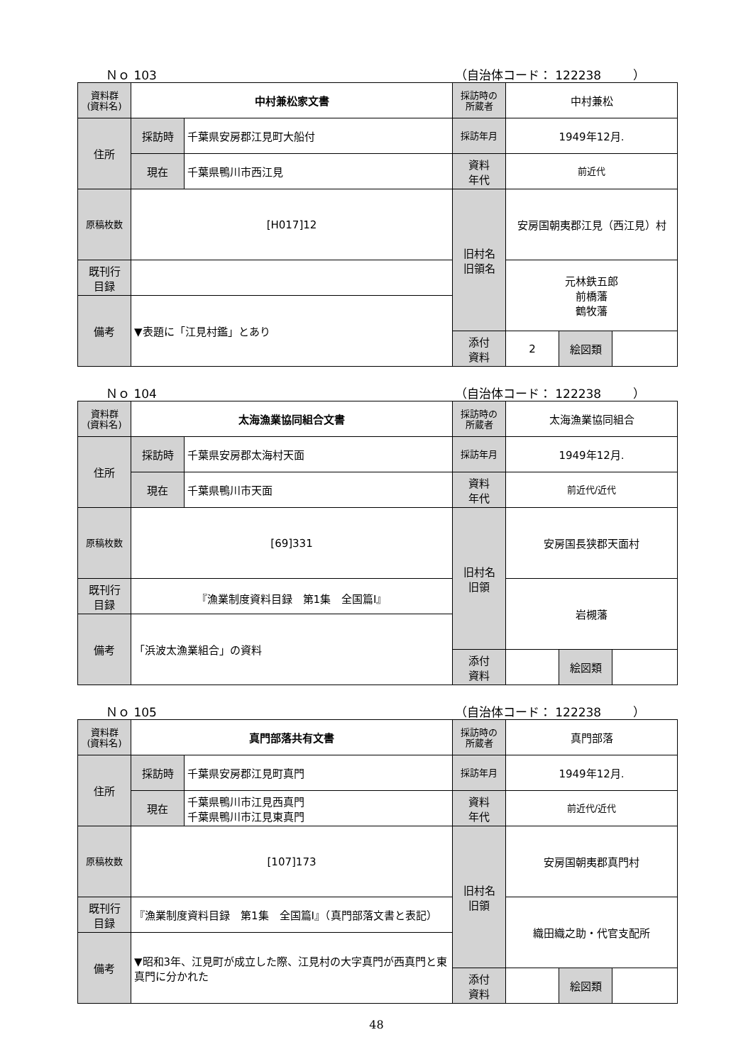Ｎｏ 103 （自治体コード： 122238 　　 ）
| 資料群 (資料名) | 中村兼松家文書 | | 採訪時の 所蔵者 | 中村兼松 | | |
| 住所 | 採訪時 | 千葉県安房郡江見町大船付 | 採訪年月 | 1949年12月. | | |
| | 現在 | 千葉県鴨川市西江見 | 資料 年代 | 前近代 | | |
| 原稿枚数 | [H017]12 | | 旧村名 旧領名 | 安房国朝夷郡江見（西江見）村 | | |
| 既刊行 目録 | | | | 元林鉄五郎 前橋藩 鶴牧藩 | | |
| 備考 | ▼表題に「江見村鑑」とあり | | | | | |
| | | | 添付 資料 | 2 | 絵図類 | |
Ｎｏ 104 （自治体コード： 122238 　　 ）
| 資料群 (資料名) | 太海漁業協同組合文書 | | 採訪時の 所蔵者 | 太海漁業協同組合 | | |
| 住所 | 採訪時 | 千葉県安房郡太海村天面 | 採訪年月 | 1949年12月. | | |
| | 現在 | 千葉県鴨川市天面 | 資料 年代 | 前近代/近代 | | |
| 原稿枚数 | [69]331 | | 旧村名 旧領 | 安房国長狭郡天面村 | | |
| 既刊行 目録 | 『漁業制度資料目録 第1集 全国篇Ⅰ』 | | | 岩槻藩 | | |
| 備考 | 「浜波太漁業組合」の資料 | | | | | |
| | | | 添付 資料 | | 絵図類 | |
Ｎｏ 105 （自治体コード： 122238 　　 ）
| 資料群 (資料名) | 真門部落共有文書 | | 採訪時の 所蔵者 | 真門部落 | | |
| 住所 | 採訪時 | 千葉県安房郡江見町真門 | 採訪年月 | 1949年12月. | | |
| | 現在 | 千葉県鴨川市江見西真門 千葉県鴨川市江見東真門 | 資料 年代 | 前近代/近代 | | |
| 原稿枚数 | [107]173 | | 旧村名 旧領 | 安房国朝夷郡真門村 | | |
| 既刊行 目録 | 『漁業制度資料目録 第1集 全国篇Ⅰ』（真門部落文書と表記） | | | 織田織之助・代官支配所 | | |
| 備考 | ▼昭和3年、江見町が成立した際、江見村の大字真門が西真門と東真門に分かれた | | | | | |
| | | | 添付 資料 | | 絵図類 | |
48